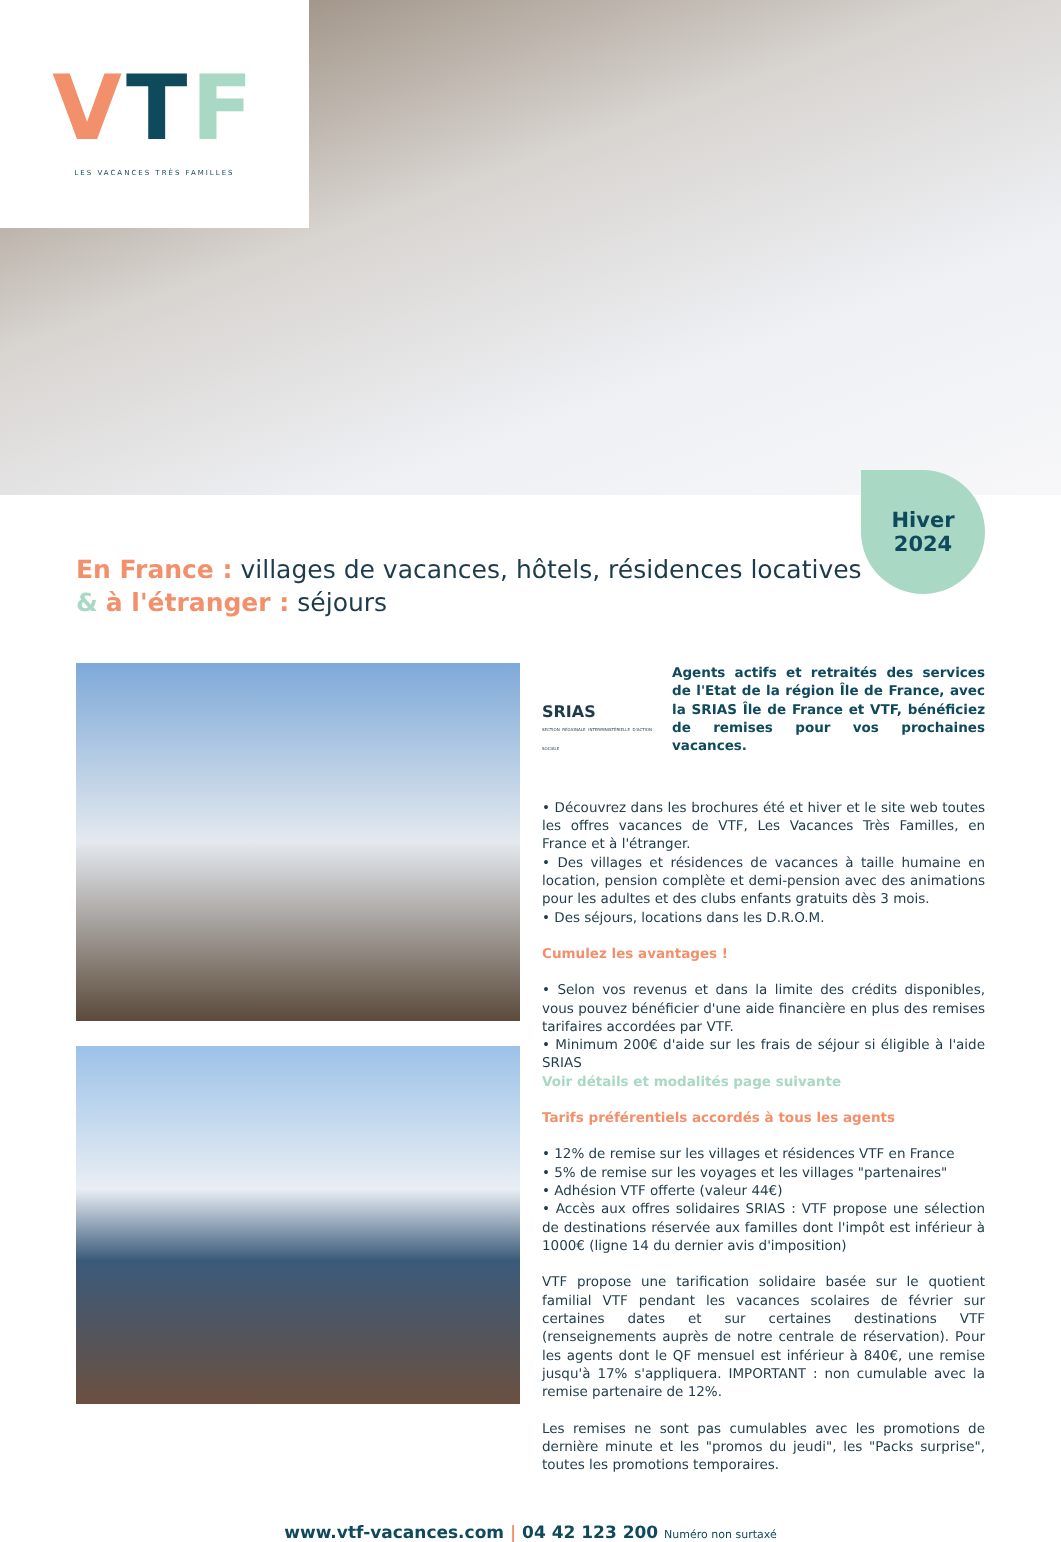VTF
LES VACANCES TRÈS FAMILLES
Hiver
2024
En France : villages de vacances, hôtels, résidences locatives
& à l'étranger : séjours
SRIAS
SECTION RÉGIONALE INTERMINISTÉRIELLE D'ACTION SOCIALE
Agents actifs et retraités des services de l'Etat de la région Île de France, avec la SRIAS Île de France et VTF, bénéficiez de remises pour vos prochaines vacances.
• Découvrez dans les brochures été et hiver et le site web toutes les offres vacances de VTF, Les Vacances Très Familles, en France et à l'étranger.
• Des villages et résidences de vacances à taille humaine en location, pension complète et demi-pension avec des animations pour les adultes et des clubs enfants gratuits dès 3 mois.
• Des séjours, locations dans les D.R.O.M.
Cumulez les avantages !
• Selon vos revenus et dans la limite des crédits disponibles, vous pouvez bénéficier d'une aide financière en plus des remises tarifaires accordées par VTF.
• Minimum 200€ d'aide sur les frais de séjour si éligible à l'aide SRIAS
Voir détails et modalités page suivante
Tarifs préférentiels accordés à tous les agents
• 12% de remise sur les villages et résidences VTF en France
• 5% de remise sur les voyages et les villages "partenaires"
• Adhésion VTF offerte (valeur 44€)
• Accès aux offres solidaires SRIAS : VTF propose une sélection de destinations réservée aux familles dont l'impôt est inférieur à 1000€ (ligne 14 du dernier avis d'imposition)
VTF propose une tarification solidaire basée sur le quotient familial VTF pendant les vacances scolaires de février sur certaines dates et sur certaines destinations VTF (renseignements auprès de notre centrale de réservation). Pour les agents dont le QF mensuel est inférieur à 840€, une remise jusqu'à 17% s'appliquera. IMPORTANT : non cumulable avec la remise partenaire de 12%.
Les remises ne sont pas cumulables avec les promotions de dernière minute et les "promos du jeudi", les "Packs surprise", toutes les promotions temporaires.
www.vtf-vacances.com | 04 42 123 200 Numéro non surtaxé